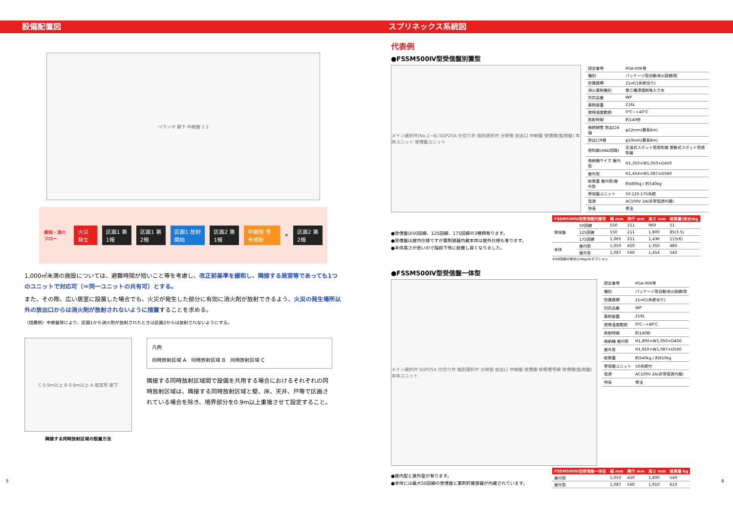設備配置図
ベランダ 廊下 中継盤 1 2
感知・消火フロー 火災発生 区画1 第1報 区画1 第2報 区画1 放射開始 区画2 第1報 中継盤 信号遮断 ✕ 区画2 第2報
1,000㎡未満の施設については、避難時間が短いこと等を考慮し、改正前基準を緩和し、隣接する居室等であっても1つのユニットで対応可（＝同一ユニットの共有可）とする。
また、その際、広い居室に設置した場合でも、火災が発生した部分に有効に消火剤が放射できるよう、火災の発生場所以外の放出口からは消火剤が放射されないように措置することを求める。
（措置例）中継盤等により、区画1から消火剤が放射されたときは区画2からは放射されないようにする。
C 0.9m以上 B 0.9m以上 A 居室等 廊下
隣接する同時放射区域の設置方法
凡例
同時放射区域 A　同時放射区域 B　同時放射区域 C
隣接する同時放射区域間で設備を共用する場合におけるそれぞれの同時放射区域は、隣接する同時放射区域と壁、床、天井、戸等で区画されている場合を除き、境界部分を0.9m以上重複させて設定すること。
5
スプリネックス系統図
代表例
●FSSM500Ⅳ型受信盤別置型
メイン選択弁(No.1~6) SGP25A 仕切り弁 個別選択弁 分岐管 放出口 中継盤 受信機(監視盤) 本体ユニット 受信盤ユニット
| 認定番号 | PGA-006号 |
| 種別 | パッケージ型自動消火設備Ⅰ型 |
| 防護面積 | 21㎡(1系統当り) |
| 消火薬剤種別 | 第三種浸潤剤等入り水 |
| 対応品番 | WP |
| 薬剤容量 | 216L |
| 使用温度範囲 | 0℃~+40℃ |
| 放射時間 | 約140秒 |
| 接続銅管 放出口4個 | φ12mm(最長6m) |
| 放出口9個 | φ10mm(最長8m) |
| 感知器(AND回路) | 定温式スポット型感知器 差動式スポット型感知器 |
| 格納箱サイズ 屋内型 | H1,350×W1,050×D450 |
| 屋外型 | H1,454×W1,087×D560 |
| 総質量 屋内型/屋外型 | 約480kg / 約540kg |
| 受信盤ユニット | 50·125·175系統 |
| 電源 | AC100V 2A(非常電源内蔵) |
| 特長 | 受注 |
●受信盤は50回線、125回線、175回線の3種類有ります。
●受信盤は屋内仕様ですが薬剤容器内蔵本体は屋外仕様も有ります。
●本体高さが低いので階段下等に設置し易くなりました。
| FSSM500Ⅳ型受信盤別置型 | | 幅 mm | 奥行 mm | 高さ mm | 総質量(架台)kg |
| --- | --- | --- | --- | --- | --- |
| 受信盤 | 50回線 | 550 | 211 | 960 | 51 |
| | 125回線 | 550 | 211 | 1,800 | 85(3.5) |
| | 175回線 | 1,065 | 211 | 1,436 | 115(6) |
| 本体 | 屋内型 | 1,050 | 450 | 1,350 | 480 |
| | 屋外型 | 1,087 | 560 | 1,454 | 540 |
※50回線の架台(14kg)はオプション
●FSSM500Ⅳ型受信盤一体型
メイン選択弁 SGP25A 仕切り弁 個別選択弁 分岐管 放出口 中継盤 受信盤 移報信号線 受信機(監視盤) 本体ユニット
| 認定番号 | PGA-006号 |
| 種別 | パッケージ型自動消火設備Ⅰ型 |
| 防護面積 | 21㎡(1系統当り) |
| 対応品番 | WP |
| 薬剤容量 | 216L |
| 使用温度範囲 | 0℃~+40℃ |
| 放射時間 | 約140秒 |
| 格納箱 屋内型 | H1,800×W1,050×D450 |
| 屋外型 | H1,910×W1,087×D560 |
| 総質量 | 約540kg / 約610kg |
| 受信盤ユニット | 50系統付 |
| 電源 | AC100V 2A(非常電源内蔵) |
| 特長 | 受注 |
●屋内型と屋外型が有ります。
●本体には最大50回線の受信盤と薬剤貯蔵容器が内蔵されています。
| FSSM500Ⅳ型受信盤一体型 | 幅 mm | 奥行 mm | 高さ mm | 総質量 kg |
| --- | --- | --- | --- | --- |
| 屋内型 | 1,050 | 450 | 1,800 | 540 |
| 屋外型 | 1,087 | 560 | 1,910 | 610 |
6